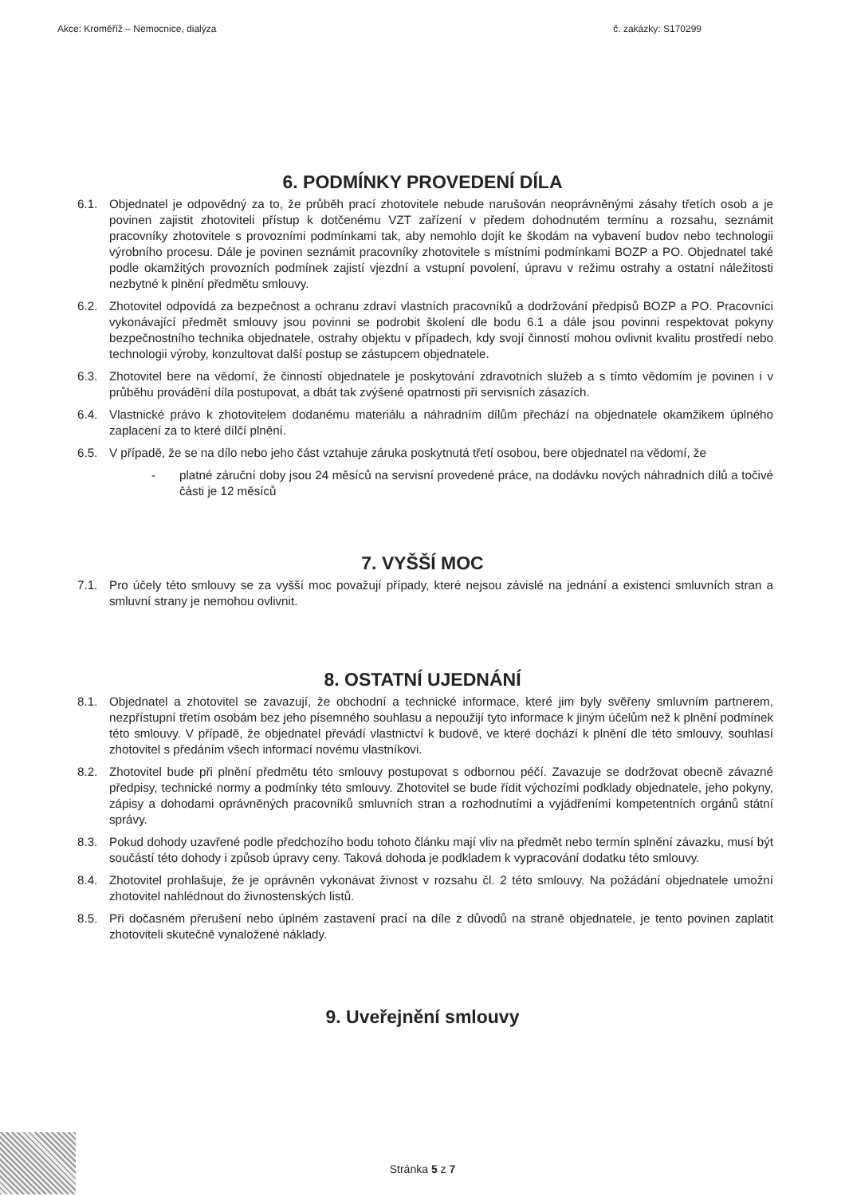Akce: Kroměříž – Nemocnice, dialýza č. zakázky: S170299
6. PODMÍNKY PROVEDENÍ DÍLA
6.1. Objednatel je odpovědný za to, že průběh prací zhotovitele nebude narušován neoprávněnými zásahy třetích osob a je povinen zajistit zhotoviteli přístup k dotčenému VZT zařízení v předem dohodnutém termínu a rozsahu, seznámit pracovníky zhotovitele s provozními podmínkami tak, aby nemohlo dojít ke škodám na vybavení budov nebo technologii výrobního procesu. Dále je povinen seznámit pracovníky zhotovitele s místními podmínkami BOZP a PO. Objednatel také podle okamžitých provozních podmínek zajistí vjezdní a vstupní povolení, úpravu v režimu ostrahy a ostatní náležitosti nezbytné k plnění předmětu smlouvy.
6.2. Zhotovitel odpovídá za bezpečnost a ochranu zdraví vlastních pracovníků a dodržování předpisů BOZP a PO. Pracovníci vykonávající předmět smlouvy jsou povinni se podrobit školení dle bodu 6.1 a dále jsou povinni respektovat pokyny bezpečnostního technika objednatele, ostrahy objektu v případech, kdy svojí činností mohou ovlivnit kvalitu prostředí nebo technologii výroby, konzultovat další postup se zástupcem objednatele.
6.3. Zhotovitel bere na vědomí, že činností objednatele je poskytování zdravotních služeb a s tímto vědomím je povinen i v průběhu provádění díla postupovat, a dbát tak zvýšené opatrnosti při servisních zásazích.
6.4. Vlastnické právo k zhotovitelem dodanému materiálu a náhradním dílům přechází na objednatele okamžikem úplného zaplacení za to které dílčí plnění.
6.5. V případě, že se na dílo nebo jeho část vztahuje záruka poskytnutá třetí osobou, bere objednatel na vědomí, že
- platné záruční doby jsou 24 měsíců na servisní provedené práce, na dodávku nových náhradních dílů a točivé části je 12 měsíců
7. VYŠŠÍ MOC
7.1. Pro účely této smlouvy se za vyšší moc považují případy, které nejsou závislé na jednání a existenci smluvních stran a smluvní strany je nemohou ovlivnit.
8. OSTATNÍ UJEDNÁNÍ
8.1. Objednatel a zhotovitel se zavazují, že obchodní a technické informace, které jim byly svěřeny smluvním partnerem, nezpřístupní třetím osobám bez jeho písemného souhlasu a nepoužijí tyto informace k jiným účelům než k plnění podmínek této smlouvy. V případě, že objednatel převádí vlastnictví k budově, ve které dochází k plnění dle této smlouvy, souhlasí zhotovitel s předáním všech informací novému vlastníkovi.
8.2. Zhotovitel bude při plnění předmětu této smlouvy postupovat s odbornou péčí. Zavazuje se dodržovat obecně závazné předpisy, technické normy a podmínky této smlouvy. Zhotovitel se bude řídit výchozími podklady objednatele, jeho pokyny, zápisy a dohodami oprávněných pracovníků smluvních stran a rozhodnutími a vyjádřeními kompetentních orgánů státní správy.
8.3. Pokud dohody uzavřené podle předchozího bodu tohoto článku mají vliv na předmět nebo termín splnění závazku, musí být součástí této dohody i způsob úpravy ceny. Taková dohoda je podkladem k vypracování dodatku této smlouvy.
8.4. Zhotovitel prohlašuje, že je oprávněn vykonávat živnost v rozsahu čl. 2 této smlouvy. Na požádání objednatele umožní zhotovitel nahlédnout do živnostenských listů.
8.5. Při dočasném přerušení nebo úplném zastavení prací na díle z důvodů na straně objednatele, je tento povinen zaplatit zhotoviteli skutečně vynaložené náklady.
9. Uveřejnění smlouvy
Stránka 5 z 7